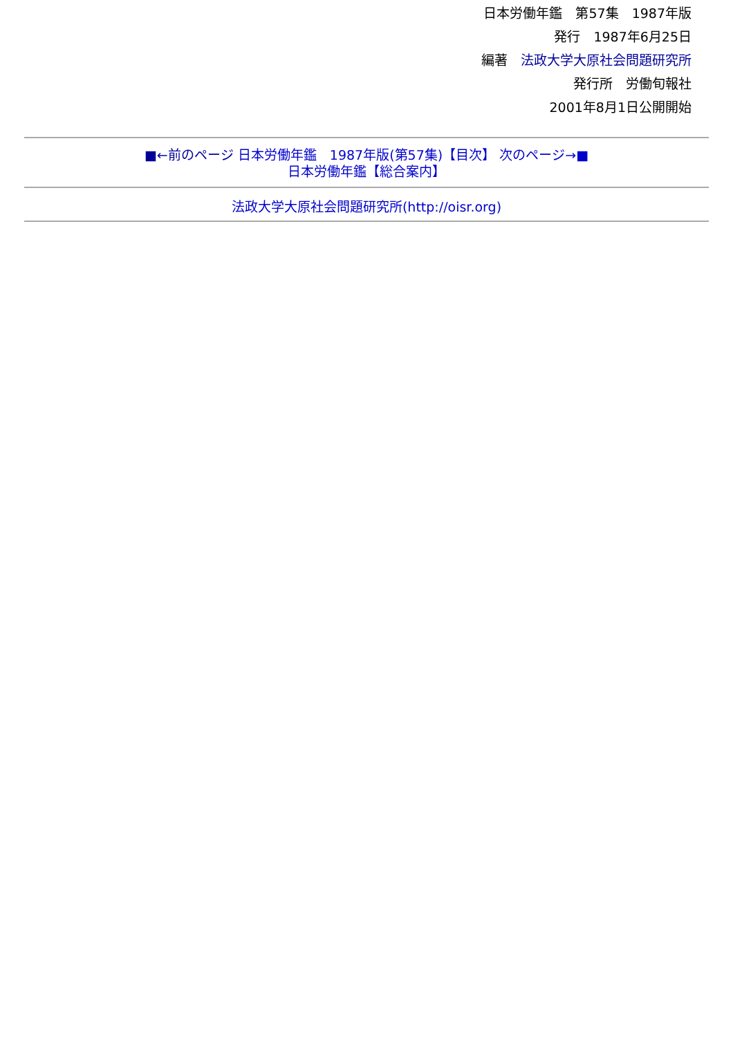日本労働年鑑　第57集　1987年版
発行　1987年6月25日
編著　法政大学大原社会問題研究所
発行所　労働旬報社
2001年8月1日公開開始
■←前のページ 日本労働年鑑　1987年版(第57集)【目次】 次のページ→■
日本労働年鑑【総合案内】
法政大学大原社会問題研究所(http://oisr.org)